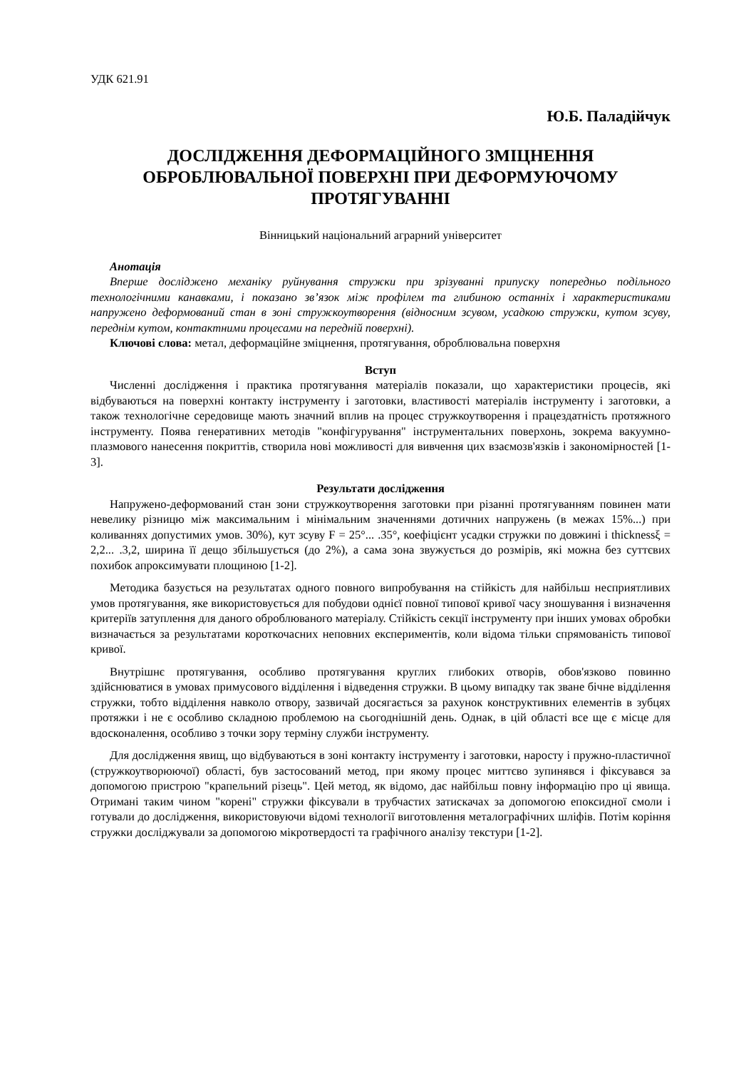УДК 621.91
Ю.Б. Паладійчук
ДОСЛІДЖЕННЯ ДЕФОРМАЦІЙНОГО ЗМІЦНЕННЯ ОБРОБЛЮВАЛЬНОЇ ПОВЕРХНІ ПРИ ДЕФОРМУЮЧОМУ ПРОТЯГУВАННІ
Вінницький національний аграрний університет
Анотація
Вперше досліджено механіку руйнування стружки при зрізуванні припуску попередньо подільного технологічними канавками, і показано зв’язок між профілем та глибиною останніх і характеристиками напружено деформований стан в зоні стружкоутворення (відносним зсувом, усадкою стружки, кутом зсуву, переднім кутом, контактними процесами на передній поверхні).
Ключові слова: метал, деформаційне зміцнення, протягування, оброблювальна поверхня
Вступ
Численні дослідження і практика протягування матеріалів показали, що характеристики процесів, які відбуваються на поверхні контакту інструменту і заготовки, властивості матеріалів інструменту і заготовки, а також технологічне середовище мають значний вплив на процес стружкоутворення і працездатність протяжного інструменту. Поява генеративних методів "конфігурування" інструментальних поверхонь, зокрема вакуумно-плазмового нанесення покриттів, створила нові можливості для вивчення цих взаємозв'язків і закономірностей [1-3].
Результати дослідження
Напружено-деформований стан зони стружкоутворення заготовки при різанні протягуванням повинен мати невелику різницю між максимальним і мінімальним значеннями дотичних напружень (в межах 15%...) при коливаннях допустимих умов. 30%), кут зсуву F = 25°... .35°, коефіцієнт усадки стружки по довжині і thicknessξ = 2,2... .3,2, ширина її дещо збільшується (до 2%), а сама зона звужується до розмірів, які можна без суттєвих похибок апроксимувати площиною [1-2].
Методика базується на результатах одного повного випробування на стійкість для найбільш несприятливих умов протягування, яке використовується для побудови однієї повної типової кривої часу зношування і визначення критеріїв затуплення для даного оброблюваного матеріалу. Стійкість секції інструменту при інших умовах обробки визначається за результатами короткочасних неповних експериментів, коли відома тільки спрямованість типової кривої.
Внутрішнє протягування, особливо протягування круглих глибоких отворів, обов'язково повинно здійснюватися в умовах примусового відділення і відведення стружки. В цьому випадку так зване бічне відділення стружки, тобто відділення навколо отвору, зазвичай досягається за рахунок конструктивних елементів в зубцях протяжки і не є особливо складною проблемою на сьогоднішній день. Однак, в цій області все ще є місце для вдосконалення, особливо з точки зору терміну служби інструменту.
Для дослідження явищ, що відбуваються в зоні контакту інструменту і заготовки, наросту і пружно-пластичної (стружкоутворюючої) області, був застосований метод, при якому процес миттєво зупинявся і фіксувався за допомогою пристрою "крапельний різець". Цей метод, як відомо, дає найбільш повну інформацію про ці явища. Отримані таким чином "корені" стружки фіксували в трубчастих затискачах за допомогою епоксидної смоли і готували до дослідження, використовуючи відомі технології виготовлення металографічних шліфів. Потім коріння стружки досліджували за допомогою мікротвердості та графічного аналізу текстури [1-2].